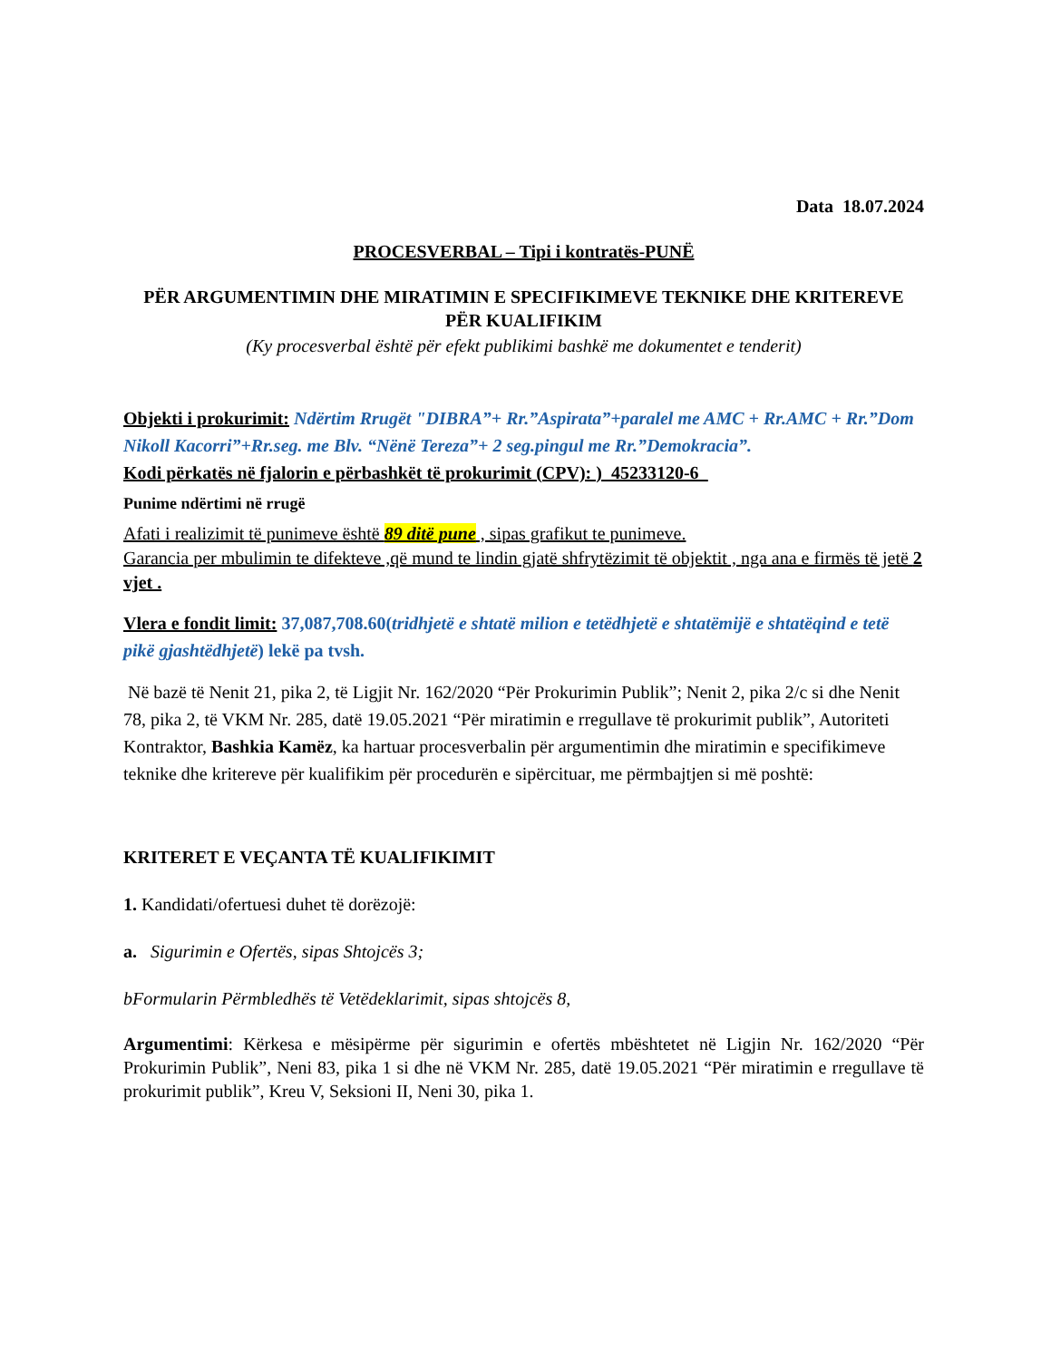Data 18.07.2024
PROCESVERBAL – Tipi i kontratës-PUNË
PËR ARGUMENTIMIN DHE MIRATIMIN E SPECIFIKIMEVE TEKNIKE DHE KRITEREVE PËR KUALIFIKIM
(Ky procesverbal është për efekt publikimi bashkë me dokumentet e tenderit)
Objekti i prokurimit: Ndërtim Rrugët "DIBRA”+ Rr.”Aspirata”+paralel me AMC + Rr.AMC + Rr.”Dom Nikoll Kacorri”+Rr.seg. me Blv. “Nënë Tereza”+ 2 seg.pingul me Rr.”Demokracia”.
Kodi përkatës në fjalorin e përbashkët të prokurimit (CPV): )_45233120-6_
Punime ndërtimi në rrugë
Afati i realizimit të punimeve është 89 ditë pune , sipas grafikut te punimeve.
Garancia per mbulimin te difekteve ,që mund te lindin gjatë shfrytëzimit të objektit , nga ana e firmës të jetë 2 vjet .
Vlera e fondit limit: 37,087,708.60(tridhjetë e shtatë milion e tetëdhjetë e shtatëmijë e shtatëqind e tetë pikë gjashtëdhjetë) lekë pa tvsh.
Në bazë të Nenit 21, pika 2, të Ligjit Nr. 162/2020 “Për Prokurimin Publik”; Nenit 2, pika 2/c si dhe Nenit 78, pika 2, të VKM Nr. 285, datë 19.05.2021 “Për miratimin e rregullave të prokurimit publik”, Autoriteti Kontraktor, Bashkia Kamëz, ka hartuar procesverbalin për argumentimin dhe miratimin e specifikimeve teknike dhe kritereve për kualifikim për procedurën e sipërcituar, me përmbajtjen si më poshtë:
KRITERET E VEÇANTA TË KUALIFIKIMIT
1. Kandidati/ofertuesi duhet të dorëzojë:
a. Sigurimin e Ofertës, sipas Shtojcës 3;
bFormularin Përmbledhës të Vetëdeklarimit, sipas shtojcës 8,
Argumentimi: Kërkesa e mësipërme për sigurimin e ofertës mbështetet në Ligjin Nr. 162/2020 “Për Prokurimin Publik”, Neni 83, pika 1 si dhe në VKM Nr. 285, datë 19.05.2021 “Për miratimin e rregullave të prokurimit publik”, Kreu V, Seksioni II, Neni 30, pika 1.